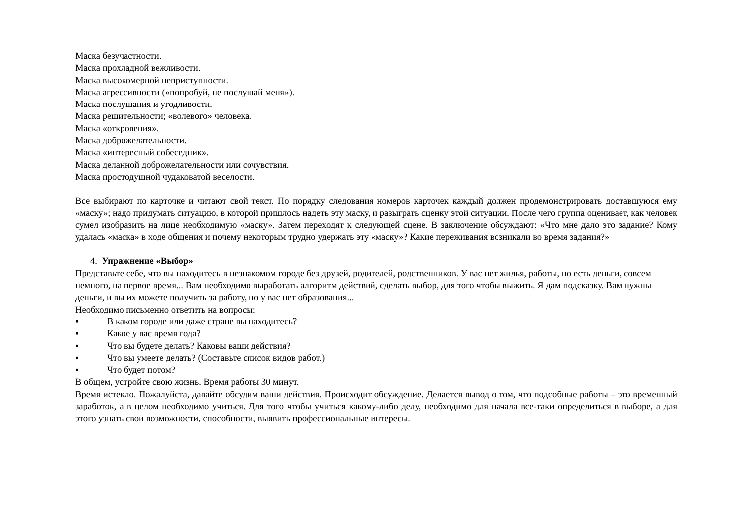Маска безучастности.
Маска прохладной вежливости.
Маска высокомерной неприступности.
Маска агрессивности («попробуй, не послушай меня»).
Маска послушания и угодливости.
Маска решительности; «волевого» человека.
Маска «откровения».
Маска доброжелательности.
Маска «интересный собеседник».
Маска деланной доброжелательности или сочувствия.
Маска простодушной чудаковатой веселости.
Все выбирают по карточке и читают свой текст. По порядку следования номеров карточек каждый должен продемонстрировать доставшуюся ему «маску»; надо придумать ситуацию, в которой пришлось надеть эту маску, и разыграть сценку этой ситуации. После чего группа оценивает, как человек сумел изобразить на лице необходимую «маску». Затем переходят к следующей сцене. В заключение обсуждают: «Что мне дало это задание? Кому удалась «маска» в ходе общения и почему некоторым трудно удержать эту «маску»? Какие переживания возникали во время задания?»
4. Упражнение «Выбор»
Представьте себе, что вы находитесь в незнакомом городе без друзей, родителей, родственников. У вас нет жилья, работы, но есть деньги, совсем немного, на первое время... Вам необходимо выработать алгоритм действий, сделать выбор, для того чтобы выжить. Я дам подсказку. Вам нужны деньги, и вы их можете получить за работу, но у вас нет образования...
Необходимо письменно ответить на вопросы:
▪ В каком городе или даже стране вы находитесь?
▪ Какое у вас время года?
▪ Что вы будете делать? Каковы ваши действия?
▪ Что вы умеете делать? (Составьте список видов работ.)
▪ Что будет потом?
В общем, устройте свою жизнь. Время работы 30 минут.
Время истекло. Пожалуйста, давайте обсудим ваши действия. Происходит обсуждение. Делается вывод о том, что подсобные работы – это временный заработок, а в целом необходимо учиться. Для того чтобы учиться какому-либо делу, необходимо для начала все-таки определиться в выборе, а для этого узнать свои возможности, способности, выявить профессиональные интересы.